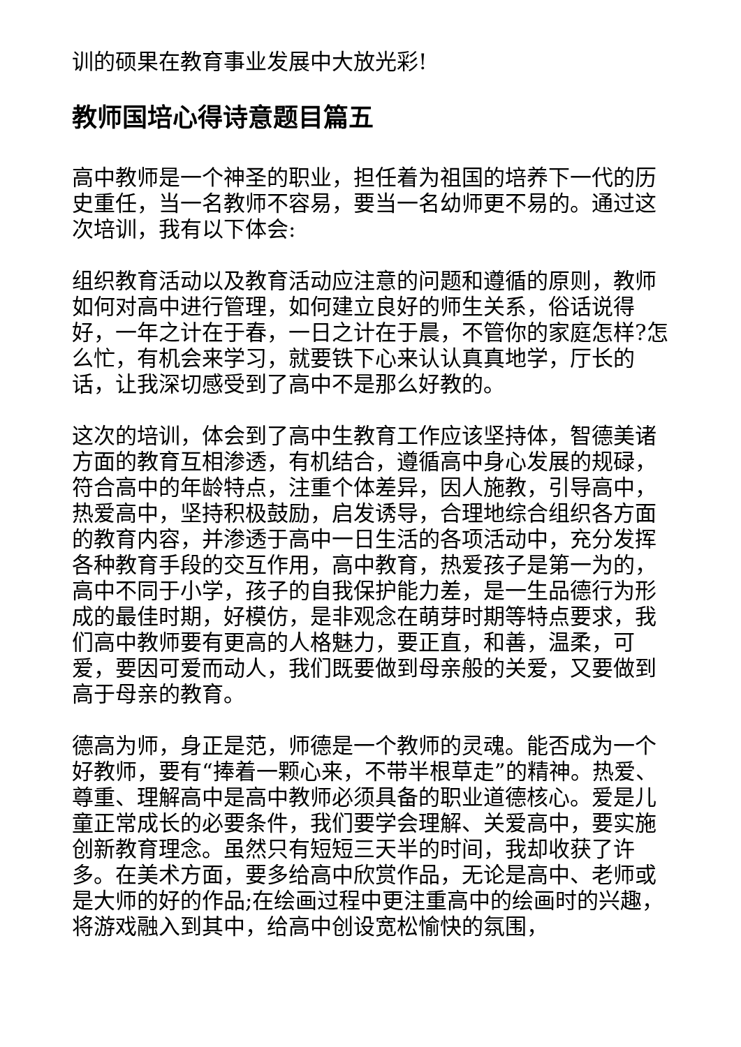训的硕果在教育事业发展中大放光彩!
教师国培心得诗意题目篇五
高中教师是一个神圣的职业，担任着为祖国的培养下一代的历史重任，当一名教师不容易，要当一名幼师更不易的。通过这次培训，我有以下体会:
组织教育活动以及教育活动应注意的问题和遵循的原则，教师如何对高中进行管理，如何建立良好的师生关系，俗话说得好，一年之计在于春，一日之计在于晨，不管你的家庭怎样?怎么忙，有机会来学习，就要铁下心来认认真真地学，厅长的话，让我深切感受到了高中不是那么好教的。
这次的培训，体会到了高中生教育工作应该坚持体，智德美诸方面的教育互相渗透，有机结合，遵循高中身心发展的规碌，符合高中的年龄特点，注重个体差异，因人施教，引导高中，热爱高中，坚持积极鼓励，启发诱导，合理地综合组织各方面的教育内容，并渗透于高中一日生活的各项活动中，充分发挥各种教育手段的交互作用，高中教育，热爱孩子是第一为的，高中不同于小学，孩子的自我保护能力差，是一生品德行为形成的最佳时期，好模仿，是非观念在萌芽时期等特点要求，我们高中教师要有更高的人格魅力，要正直，和善，温柔，可爱，要因可爱而动人，我们既要做到母亲般的关爱，又要做到高于母亲的教育。
德高为师，身正是范，师德是一个教师的灵魂。能否成为一个好教师，要有“捧着一颗心来，不带半根草走”的精神。热爱、尊重、理解高中是高中教师必须具备的职业道德核心。爱是儿童正常成长的必要条件，我们要学会理解、关爱高中，要实施创新教育理念。虽然只有短短三天半的时间，我却收获了许多。在美术方面，要多给高中欣赏作品，无论是高中、老师或是大师的好的作品;在绘画过程中更注重高中的绘画时的兴趣，将游戏融入到其中，给高中创设宽松愉快的氛围，